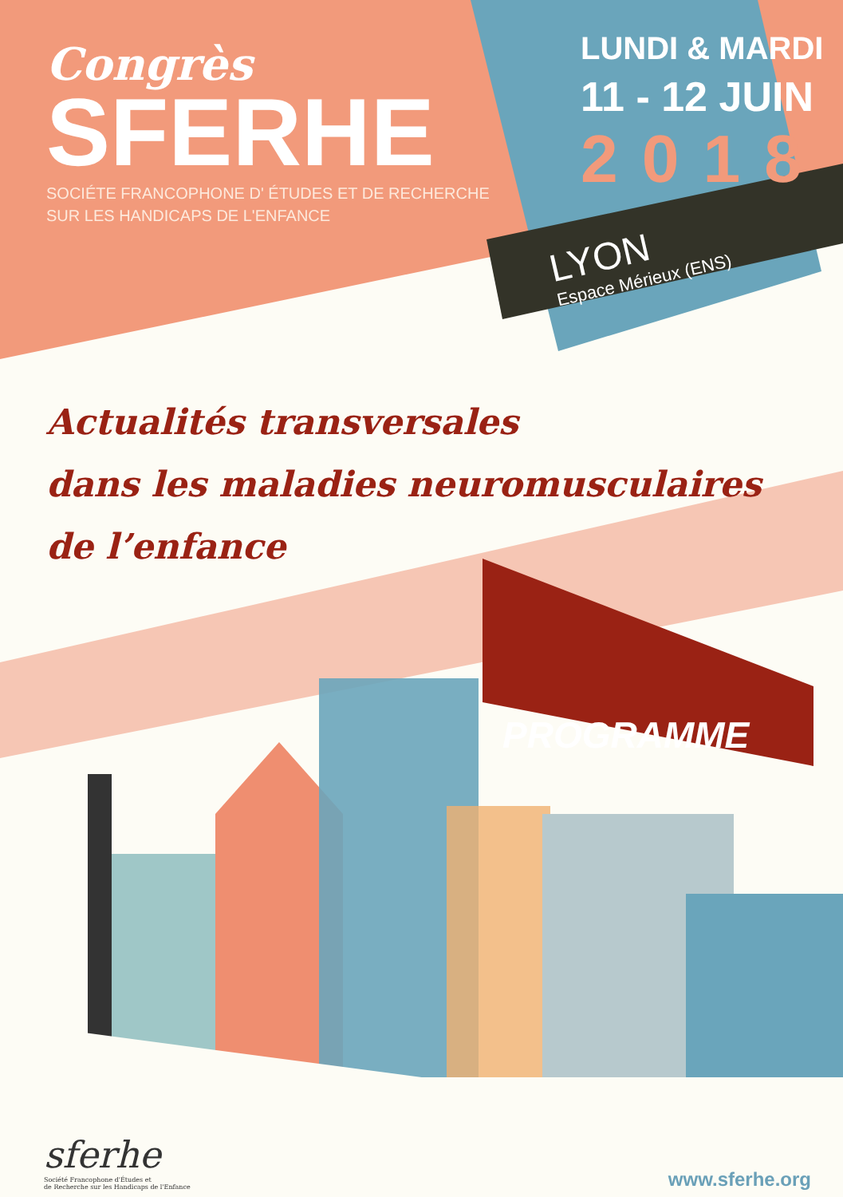Congrès
SFERHE
SOCIÉTE FRANCOPHONE D' ÉTUDES ET DE RECHERCHE
SUR LES HANDICAPS DE L'ENFANCE
LUNDI & MARDI
11 - 12 JUIN
2018
LYON
Espace Mérieux (ENS)
Actualités transversales
dans les maladies neuromusculaires
de l’enfance
PROGRAMME
sferhe
Société Francophone d'Études et
de Recherche sur les Handicaps de l'Enfance
www.sferhe.org